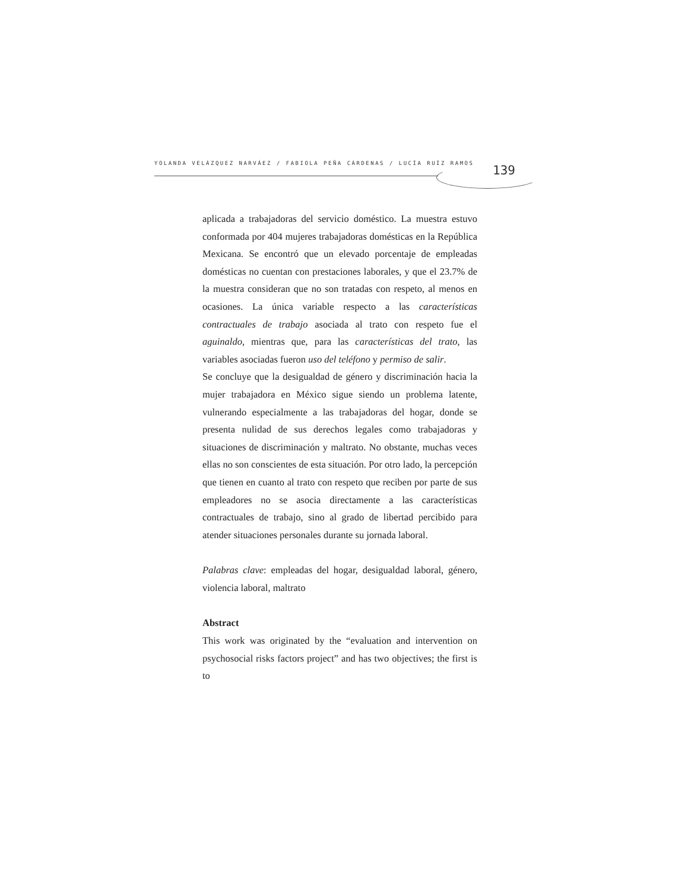YOLANDA VELÁZQUEZ NARVÁEZ / FABIOLA PEÑA CÁRDENAS / LUCÍA RUÍZ RAMOS 139
aplicada a trabajadoras del servicio doméstico. La muestra estuvo conformada por 404 mujeres trabajadoras domésticas en la República Mexicana. Se encontró que un elevado porcentaje de empleadas domésticas no cuentan con prestaciones laborales, y que el 23.7% de la muestra consideran que no son tratadas con respeto, al menos en ocasiones. La única variable respecto a las características contractuales de trabajo asociada al trato con respeto fue el aguinaldo, mientras que, para las características del trato, las variables asociadas fueron uso del teléfono y permiso de salir.
Se concluye que la desigualdad de género y discriminación hacia la mujer trabajadora en México sigue siendo un problema latente, vulnerando especialmente a las trabajadoras del hogar, donde se presenta nulidad de sus derechos legales como trabajadoras y situaciones de discriminación y maltrato. No obstante, muchas veces ellas no son conscientes de esta situación. Por otro lado, la percepción que tienen en cuanto al trato con respeto que reciben por parte de sus empleadores no se asocia directamente a las características contractuales de trabajo, sino al grado de libertad percibido para atender situaciones personales durante su jornada laboral.
Palabras clave: empleadas del hogar, desigualdad laboral, género, violencia laboral, maltrato
Abstract
This work was originated by the “evaluation and intervention on psychosocial risks factors project” and has two objectives; the first is to